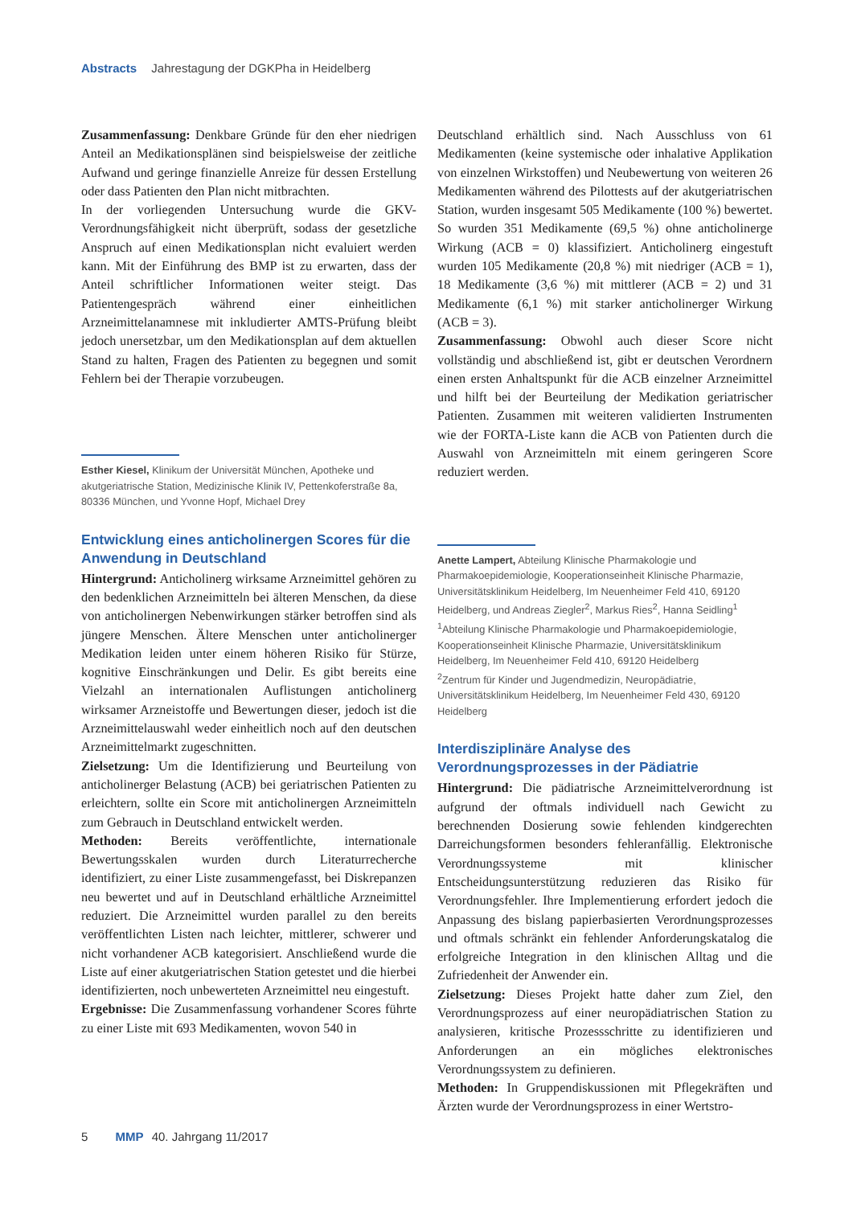Abstracts Jahrestagung der DGKPha in Heidelberg
Zusammenfassung: Denkbare Gründe für den eher niedrigen Anteil an Medikationsplänen sind beispielsweise der zeitliche Aufwand und geringe finanzielle Anreize für dessen Erstellung oder dass Patienten den Plan nicht mitbrachten.
In der vorliegenden Untersuchung wurde die GKV-Verordnungsfähigkeit nicht überprüft, sodass der gesetzliche Anspruch auf einen Medikationsplan nicht evaluiert werden kann. Mit der Einführung des BMP ist zu erwarten, dass der Anteil schriftlicher Informationen weiter steigt. Das Patientengespräch während einer einheitlichen Arzneimittelanamnese mit inkludierter AMTS-Prüfung bleibt jedoch unersetzbar, um den Medikationsplan auf dem aktuellen Stand zu halten, Fragen des Patienten zu begegnen und somit Fehlern bei der Therapie vorzubeugen.
Esther Kiesel, Klinikum der Universität München, Apotheke und akutgeriatrische Station, Medizinische Klinik IV, Pettenkoferstraße 8a, 80336 München, und Yvonne Hopf, Michael Drey
Entwicklung eines anticholinergen Scores für die Anwendung in Deutschland
Hintergrund: Anticholinerg wirksame Arzneimittel gehören zu den bedenklichen Arzneimitteln bei älteren Menschen, da diese von anticholinergen Nebenwirkungen stärker betroffen sind als jüngere Menschen. Ältere Menschen unter anticholinerger Medikation leiden unter einem höheren Risiko für Stürze, kognitive Einschränkungen und Delir. Es gibt bereits eine Vielzahl an internationalen Auflistungen anticholinerg wirksamer Arzneistoffe und Bewertungen dieser, jedoch ist die Arzneimittelauswahl weder einheitlich noch auf den deutschen Arzneimittelmarkt zugeschnitten.
Zielsetzung: Um die Identifizierung und Beurteilung von anticholinerger Belastung (ACB) bei geriatrischen Patienten zu erleichtern, sollte ein Score mit anticholinergen Arzneimitteln zum Gebrauch in Deutschland entwickelt werden.
Methoden: Bereits veröffentlichte, internationale Bewertungsskalen wurden durch Literaturrecherche identifiziert, zu einer Liste zusammengefasst, bei Diskrepanzen neu bewertet und auf in Deutschland erhältliche Arzneimittel reduziert. Die Arzneimittel wurden parallel zu den bereits veröffentlichten Listen nach leichter, mittlerer, schwerer und nicht vorhandener ACB kategorisiert. Anschließend wurde die Liste auf einer akutgeriatrischen Station getestet und die hierbei identifizierten, noch unbewerteten Arzneimittel neu eingestuft.
Ergebnisse: Die Zusammenfassung vorhandener Scores führte zu einer Liste mit 693 Medikamenten, wovon 540 in
Deutschland erhältlich sind. Nach Ausschluss von 61 Medikamenten (keine systemische oder inhalative Applikation von einzelnen Wirkstoffen) und Neubewertung von weiteren 26 Medikamenten während des Pilottests auf der akutgeriatrischen Station, wurden insgesamt 505 Medikamente (100 %) bewertet. So wurden 351 Medikamente (69,5 %) ohne anticholinerge Wirkung (ACB = 0) klassifiziert. Anticholinerg eingestuft wurden 105 Medikamente (20,8 %) mit niedriger (ACB = 1), 18 Medikamente (3,6 %) mit mittlerer (ACB = 2) und 31 Medikamente (6,1 %) mit starker anticholinerger Wirkung (ACB = 3).
Zusammenfassung: Obwohl auch dieser Score nicht vollständig und abschließend ist, gibt er deutschen Verordnern einen ersten Anhaltspunkt für die ACB einzelner Arzneimittel und hilft bei der Beurteilung der Medikation geriatrischer Patienten. Zusammen mit weiteren validierten Instrumenten wie der FORTA-Liste kann die ACB von Patienten durch die Auswahl von Arzneimitteln mit einem geringeren Score reduziert werden.
Anette Lampert, Abteilung Klinische Pharmakologie und Pharmakoepidemiologie, Kooperationseinheit Klinische Pharmazie, Universitätsklinikum Heidelberg, Im Neuenheimer Feld 410, 69120 Heidelberg, und Andreas Ziegler<sup>2</sup>, Markus Ries<sup>2</sup>, Hanna Seidling<sup>1</sup>
<sup>1</sup> Abteilung Klinische Pharmakologie und Pharmakoepidemiologie, Kooperationseinheit Klinische Pharmazie, Universitätsklinikum Heidelberg, Im Neuenheimer Feld 410, 69120 Heidelberg
<sup>2</sup> Zentrum für Kinder und Jugendmedizin, Neuropädiatrie, Universitätsklinikum Heidelberg, Im Neuenheimer Feld 430, 69120 Heidelberg
Interdisziplinäre Analyse des Verordnungsprozesses in der Pädiatrie
Hintergrund: Die pädiatrische Arzneimittelverordnung ist aufgrund der oftmals individuell nach Gewicht zu berechnenden Dosierung sowie fehlenden kindgerechten Darreichungsformen besonders fehleranfällig. Elektronische Verordnungssysteme mit klinischer Entscheidungsunterstützung reduzieren das Risiko für Verordnungsfehler. Ihre Implementierung erfordert jedoch die Anpassung des bislang papierbasierten Verordnungsprozesses und oftmals schränkt ein fehlender Anforderungskatalog die erfolgreiche Integration in den klinischen Alltag und die Zufriedenheit der Anwender ein.
Zielsetzung: Dieses Projekt hatte daher zum Ziel, den Verordnungsprozess auf einer neuropädiatrischen Station zu analysieren, kritische Prozessschritte zu identifizieren und Anforderungen an ein mögliches elektronisches Verordnungssystem zu definieren.
Methoden: In Gruppendiskussionen mit Pflegekräften und Ärzten wurde der Verordnungsprozess in einer Wertstro-
5 MMP 40. Jahrgang 11/2017